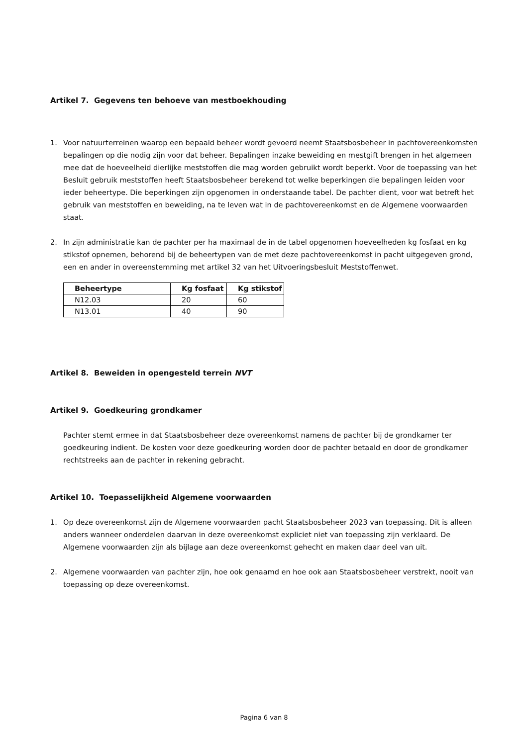Artikel 7. Gegevens ten behoeve van mestboekhouding
1. Voor natuurterreinen waarop een bepaald beheer wordt gevoerd neemt Staatsbosbeheer in pachtovereenkomsten bepalingen op die nodig zijn voor dat beheer. Bepalingen inzake beweiding en mestgift brengen in het algemeen mee dat de hoeveelheid dierlijke meststoffen die mag worden gebruikt wordt beperkt. Voor de toepassing van het Besluit gebruik meststoffen heeft Staatsbosbeheer berekend tot welke beperkingen die bepalingen leiden voor ieder beheertype. Die beperkingen zijn opgenomen in onderstaande tabel. De pachter dient, voor wat betreft het gebruik van meststoffen en beweiding, na te leven wat in de pachtovereenkomst en de Algemene voorwaarden staat.
2. In zijn administratie kan de pachter per ha maximaal de in de tabel opgenomen hoeveelheden kg fosfaat en kg stikstof opnemen, behorend bij de beheertypen van de met deze pachtovereenkomst in pacht uitgegeven grond, een en ander in overeenstemming met artikel 32 van het Uitvoeringsbesluit Meststoffenwet.
| Beheertype | Kg fosfaat | Kg stikstof |
| --- | --- | --- |
| N12.03 | 20 | 60 |
| N13.01 | 40 | 90 |
Artikel 8. Beweiden in opengesteld terrein NVT
Artikel 9. Goedkeuring grondkamer
Pachter stemt ermee in dat Staatsbosbeheer deze overeenkomst namens de pachter bij de grondkamer ter goedkeuring indient. De kosten voor deze goedkeuring worden door de pachter betaald en door de grondkamer rechtstreeks aan de pachter in rekening gebracht.
Artikel 10. Toepasselijkheid Algemene voorwaarden
1. Op deze overeenkomst zijn de Algemene voorwaarden pacht Staatsbosbeheer 2023 van toepassing. Dit is alleen anders wanneer onderdelen daarvan in deze overeenkomst expliciet niet van toepassing zijn verklaard. De Algemene voorwaarden zijn als bijlage aan deze overeenkomst gehecht en maken daar deel van uit.
2. Algemene voorwaarden van pachter zijn, hoe ook genaamd en hoe ook aan Staatsbosbeheer verstrekt, nooit van toepassing op deze overeenkomst.
Pagina 6 van 8